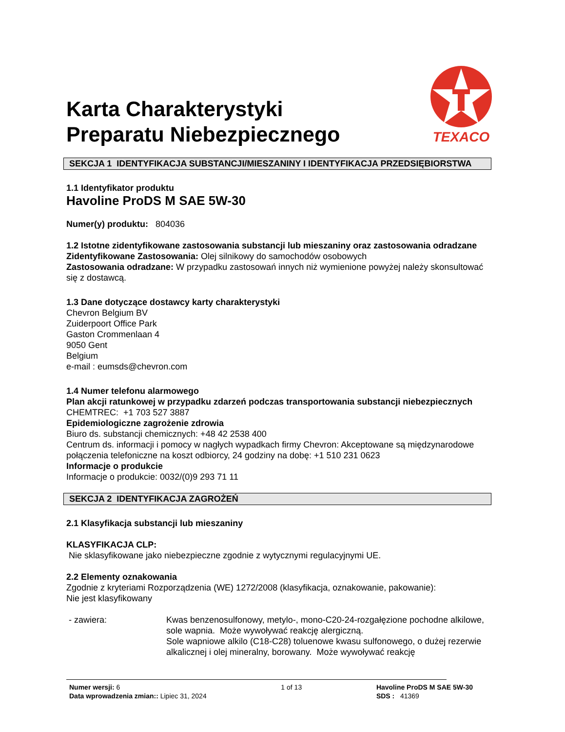Karta Charakterystyki
Preparatu Niebezpiecznego
TEXACO
SEKCJA 1 IDENTYFIKACJA SUBSTANCJI/MIESZANINY I IDENTYFIKACJA PRZEDSIĘBIORSTWA
1.1 Identyfikator produktu
Havoline ProDS M SAE 5W-30
Numer(y) produktu: 804036
1.2 Istotne zidentyfikowane zastosowania substancji lub mieszaniny oraz zastosowania odradzane
Zidentyfikowane Zastosowania: Olej silnikowy do samochodów osobowych
Zastosowania odradzane: W przypadku zastosowań innych niż wymienione powyżej należy skonsultować się z dostawcą.
1.3 Dane dotyczące dostawcy karty charakterystyki
Chevron Belgium BV
Zuiderpoort Office Park
Gaston Crommenlaan 4
9050 Gent
Belgium
e-mail : eumsds@chevron.com
1.4 Numer telefonu alarmowego
Plan akcji ratunkowej w przypadku zdarzeń podczas transportowania substancji niebezpiecznych
CHEMTREC: +1 703 527 3887
Epidemiologiczne zagrożenie zdrowia
Biuro ds. substancji chemicznych: +48 42 2538 400
Centrum ds. informacji i pomocy w nagłych wypadkach firmy Chevron: Akceptowane są międzynarodowe połączenia telefoniczne na koszt odbiorcy, 24 godziny na dobę: +1 510 231 0623
Informacje o produkcie
Informacje o produkcie: 0032/(0)9 293 71 11
SEKCJA 2 IDENTYFIKACJA ZAGROŻEŃ
2.1 Klasyfikacja substancji lub mieszaniny
KLASYFIKACJA CLP:
Nie sklasyfikowane jako niebezpieczne zgodnie z wytycznymi regulacyjnymi UE.
2.2 Elementy oznakowania
Zgodnie z kryteriami Rozporządzenia (WE) 1272/2008 (klasyfikacja, oznakowanie, pakowanie):
Nie jest klasyfikowany
- zawiera: Kwas benzenosulfonowy, metylo-, mono-C20-24-rozgałęzione pochodne alkilowe, sole wapnia. Może wywoływać reakcję alergiczną.
Sole wapniowe alkilo (C18-C28) toluenowe kwasu sulfonowego, o dużej rezerwie alkalicznej i olej mineralny, borowany. Może wywoływać reakcję
Numer wersji: 6
Data wprowadzenia zmian:: Lipiec 31, 2024
1 of 13 Havoline ProDS M SAE 5W-30
SDS : 41369